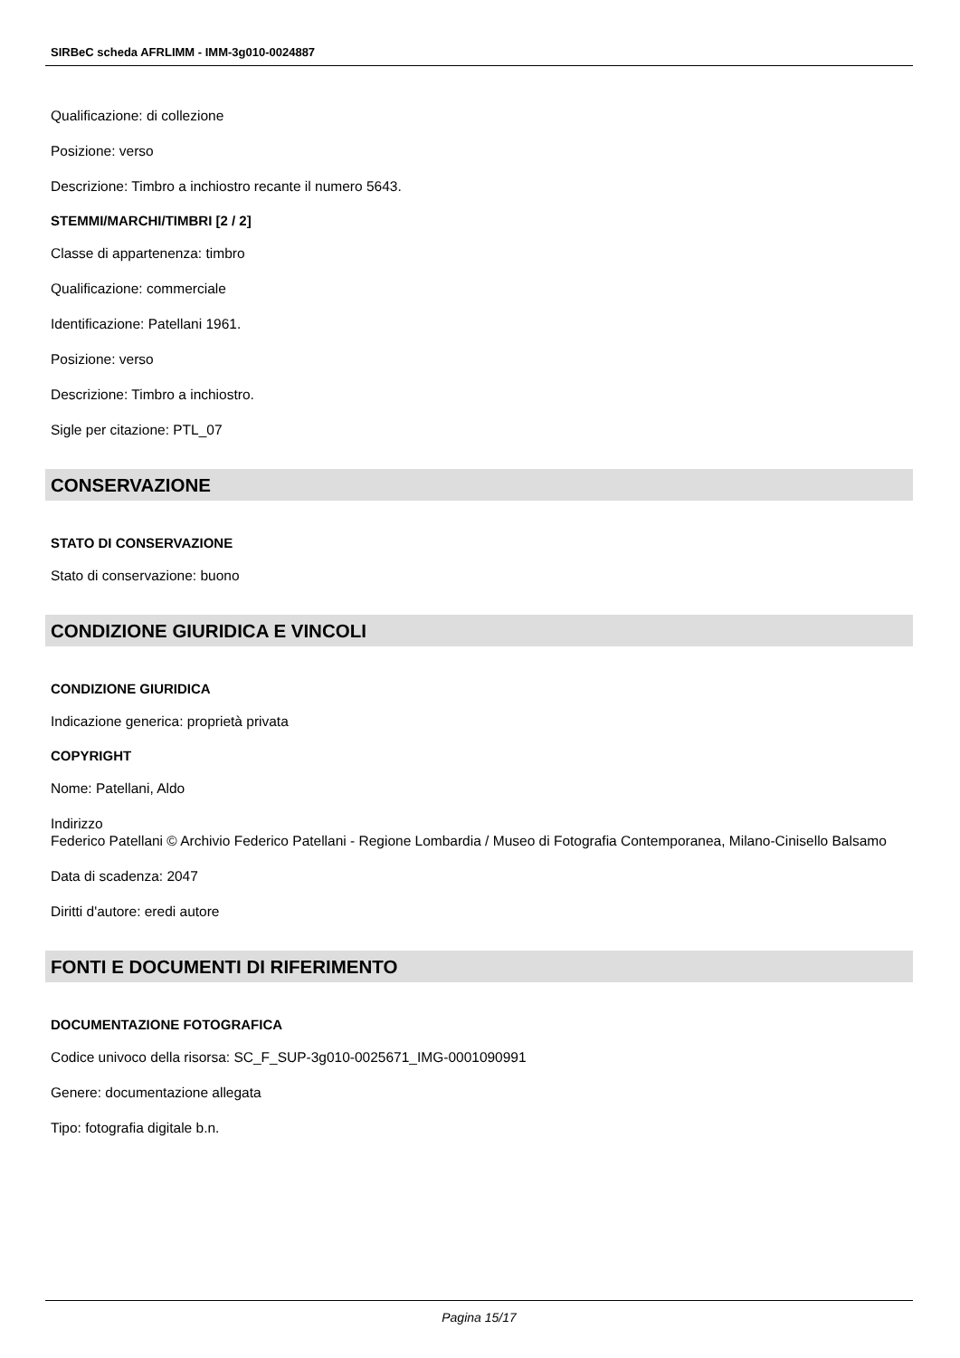SIRBeC scheda AFRLIMM - IMM-3g010-0024887
Qualificazione: di collezione
Posizione: verso
Descrizione: Timbro a inchiostro recante il numero 5643.
STEMMI/MARCHI/TIMBRI [2 / 2]
Classe di appartenenza: timbro
Qualificazione: commerciale
Identificazione: Patellani 1961.
Posizione: verso
Descrizione: Timbro a inchiostro.
Sigle per citazione: PTL_07
CONSERVAZIONE
STATO DI CONSERVAZIONE
Stato di conservazione: buono
CONDIZIONE GIURIDICA E VINCOLI
CONDIZIONE GIURIDICA
Indicazione generica: proprietà privata
COPYRIGHT
Nome: Patellani, Aldo
Indirizzo
Federico Patellani © Archivio Federico Patellani - Regione Lombardia / Museo di Fotografia Contemporanea, Milano-Cinisello Balsamo
Data di scadenza: 2047
Diritti d'autore: eredi autore
FONTI E DOCUMENTI DI RIFERIMENTO
DOCUMENTAZIONE FOTOGRAFICA
Codice univoco della risorsa: SC_F_SUP-3g010-0025671_IMG-0001090991
Genere: documentazione allegata
Tipo: fotografia digitale b.n.
Pagina 15/17